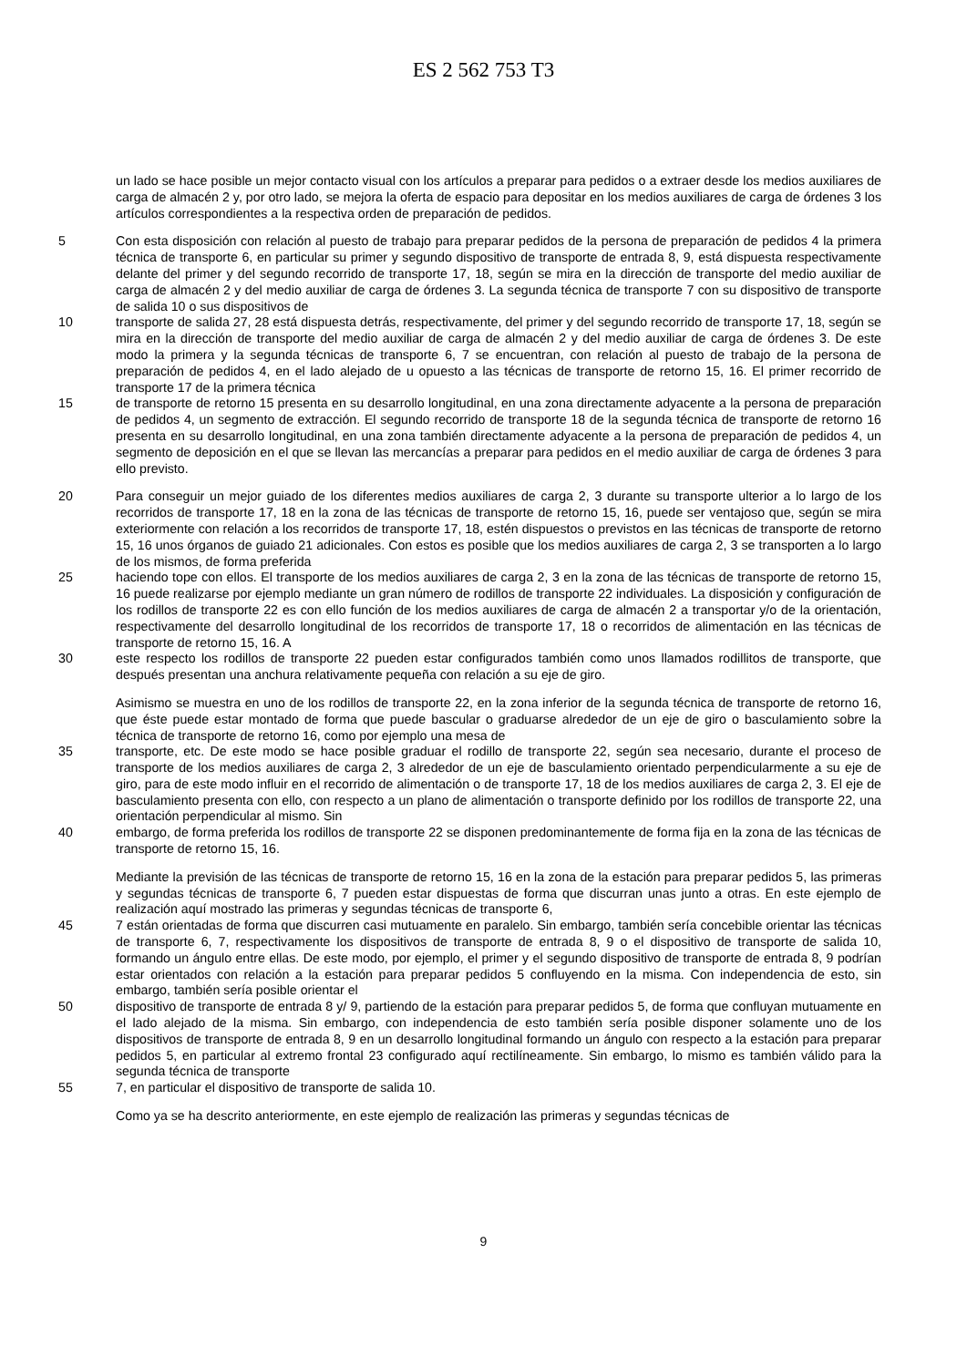ES 2 562 753 T3
un lado se hace posible un mejor contacto visual con los artículos a preparar para pedidos o a extraer desde los medios auxiliares de carga de almacén 2 y, por otro lado, se mejora la oferta de espacio para depositar en los medios auxiliares de carga de órdenes 3 los artículos correspondientes a la respectiva orden de preparación de pedidos.
5
Con esta disposición con relación al puesto de trabajo para preparar pedidos de la persona de preparación de pedidos 4 la primera técnica de transporte 6, en particular su primer y segundo dispositivo de transporte de entrada 8, 9, está dispuesta respectivamente delante del primer y del segundo recorrido de transporte 17, 18, según se mira en la dirección de transporte del medio auxiliar de carga de almacén 2 y del medio auxiliar de carga de órdenes 3. La segunda técnica de transporte 7 con su dispositivo de transporte de salida 10 o sus dispositivos de
10
transporte de salida 27, 28 está dispuesta detrás, respectivamente, del primer y del segundo recorrido de transporte 17, 18, según se mira en la dirección de transporte del medio auxiliar de carga de almacén 2 y del medio auxiliar de carga de órdenes 3. De este modo la primera y la segunda técnicas de transporte 6, 7 se encuentran, con relación al puesto de trabajo de la persona de preparación de pedidos 4, en el lado alejado de u opuesto a las técnicas de transporte de retorno 15, 16. El primer recorrido de transporte 17 de la primera técnica
15
de transporte de retorno 15 presenta en su desarrollo longitudinal, en una zona directamente adyacente a la persona de preparación de pedidos 4, un segmento de extracción. El segundo recorrido de transporte 18 de la segunda técnica de transporte de retorno 16 presenta en su desarrollo longitudinal, en una zona también directamente adyacente a la persona de preparación de pedidos 4, un segmento de deposición en el que se llevan las mercancías a preparar para pedidos en el medio auxiliar de carga de órdenes 3 para ello previsto.
20
Para conseguir un mejor guiado de los diferentes medios auxiliares de carga 2, 3 durante su transporte ulterior a lo largo de los recorridos de transporte 17, 18 en la zona de las técnicas de transporte de retorno 15, 16, puede ser ventajoso que, según se mira exteriormente con relación a los recorridos de transporte 17, 18, estén dispuestos o previstos en las técnicas de transporte de retorno 15, 16 unos órganos de guiado 21 adicionales. Con estos es posible que los medios auxiliares de carga 2, 3 se transporten a lo largo de los mismos, de forma preferida
25
haciendo tope con ellos. El transporte de los medios auxiliares de carga 2, 3 en la zona de las técnicas de transporte de retorno 15, 16 puede realizarse por ejemplo mediante un gran número de rodillos de transporte 22 individuales. La disposición y configuración de los rodillos de transporte 22 es con ello función de los medios auxiliares de carga de almacén 2 a transportar y/o de la orientación, respectivamente del desarrollo longitudinal de los recorridos de transporte 17, 18 o recorridos de alimentación en las técnicas de transporte de retorno 15, 16. A
30
este respecto los rodillos de transporte 22 pueden estar configurados también como unos llamados rodillitos de transporte, que después presentan una anchura relativamente pequeña con relación a su eje de giro.
Asimismo se muestra en uno de los rodillos de transporte 22, en la zona inferior de la segunda técnica de transporte de retorno 16, que éste puede estar montado de forma que puede bascular o graduarse alrededor de un eje de giro o basculamiento sobre la técnica de transporte de retorno 16, como por ejemplo una mesa de
35
transporte, etc. De este modo se hace posible graduar el rodillo de transporte 22, según sea necesario, durante el proceso de transporte de los medios auxiliares de carga 2, 3 alrededor de un eje de basculamiento orientado perpendicularmente a su eje de giro, para de este modo influir en el recorrido de alimentación o de transporte 17, 18 de los medios auxiliares de carga 2, 3. El eje de basculamiento presenta con ello, con respecto a un plano de alimentación o transporte definido por los rodillos de transporte 22, una orientación perpendicular al mismo. Sin
40
embargo, de forma preferida los rodillos de transporte 22 se disponen predominantemente de forma fija en la zona de las técnicas de transporte de retorno 15, 16.
Mediante la previsión de las técnicas de transporte de retorno 15, 16 en la zona de la estación para preparar pedidos 5, las primeras y segundas técnicas de transporte 6, 7 pueden estar dispuestas de forma que discurran unas junto a otras. En este ejemplo de realización aquí mostrado las primeras y segundas técnicas de transporte 6,
45
7 están orientadas de forma que discurren casi mutuamente en paralelo. Sin embargo, también sería concebible orientar las técnicas de transporte 6, 7, respectivamente los dispositivos de transporte de entrada 8, 9 o el dispositivo de transporte de salida 10, formando un ángulo entre ellas. De este modo, por ejemplo, el primer y el segundo dispositivo de transporte de entrada 8, 9 podrían estar orientados con relación a la estación para preparar pedidos 5 confluyendo en la misma. Con independencia de esto, sin embargo, también sería posible orientar el
50
dispositivo de transporte de entrada 8 y/ 9, partiendo de la estación para preparar pedidos 5, de forma que confluyan mutuamente en el lado alejado de la misma. Sin embargo, con independencia de esto también sería posible disponer solamente uno de los dispositivos de transporte de entrada 8, 9 en un desarrollo longitudinal formando un ángulo con respecto a la estación para preparar pedidos 5, en particular al extremo frontal 23 configurado aquí rectilíneamente. Sin embargo, lo mismo es también válido para la segunda técnica de transporte
55
7, en particular el dispositivo de transporte de salida 10.
Como ya se ha descrito anteriormente, en este ejemplo de realización las primeras y segundas técnicas de
9